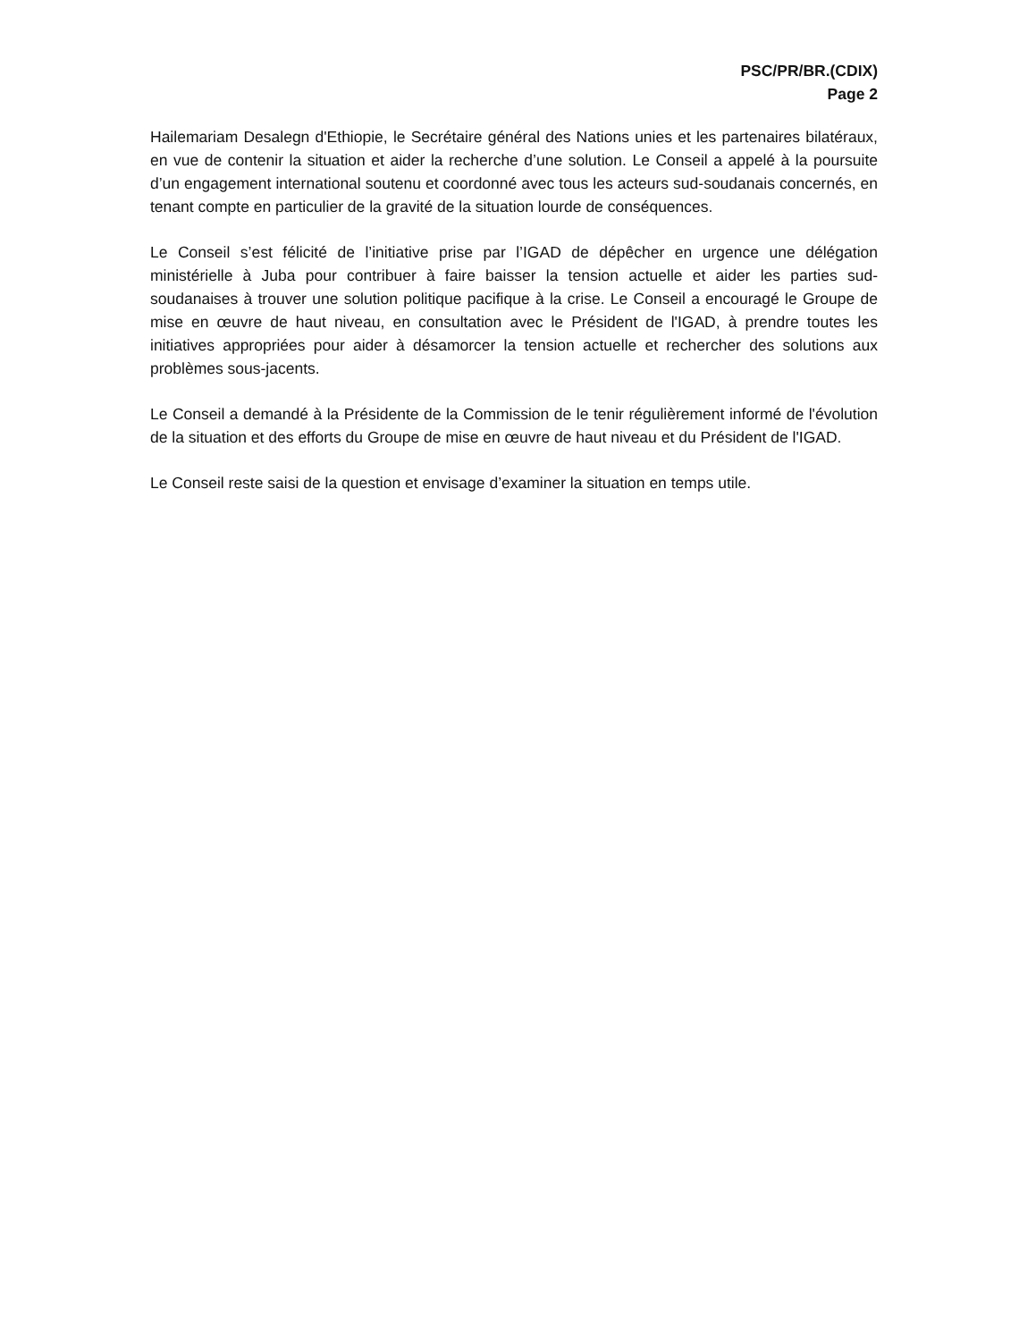PSC/PR/BR.(CDIX)
Page 2
Hailemariam Desalegn d'Ethiopie, le Secrétaire général des Nations unies et les partenaires bilatéraux, en vue de contenir la situation et aider la recherche d’une solution. Le Conseil a appelé à la poursuite d’un engagement international soutenu et coordonné avec tous les acteurs sud-soudanais concernés, en tenant compte en particulier de la gravité de la situation lourde de conséquences.
Le Conseil s’est félicité de l’initiative prise par l’IGAD de dépêcher en urgence une délégation ministérielle à Juba pour contribuer à faire baisser la tension actuelle et aider les parties sud-soudanaises à trouver une solution politique pacifique à la crise. Le Conseil a encouragé le Groupe de mise en œuvre de haut niveau, en consultation avec le Président de l'IGAD, à prendre toutes les initiatives appropriées pour aider à désamorcer la tension actuelle et rechercher des solutions aux problèmes sous-jacents.
Le Conseil a demandé à la Présidente de la Commission de le tenir régulièrement informé de l'évolution de la situation et des efforts du Groupe de mise en œuvre de haut niveau et du Président de l'IGAD.
Le Conseil reste saisi de la question et envisage d’examiner la situation en temps utile.